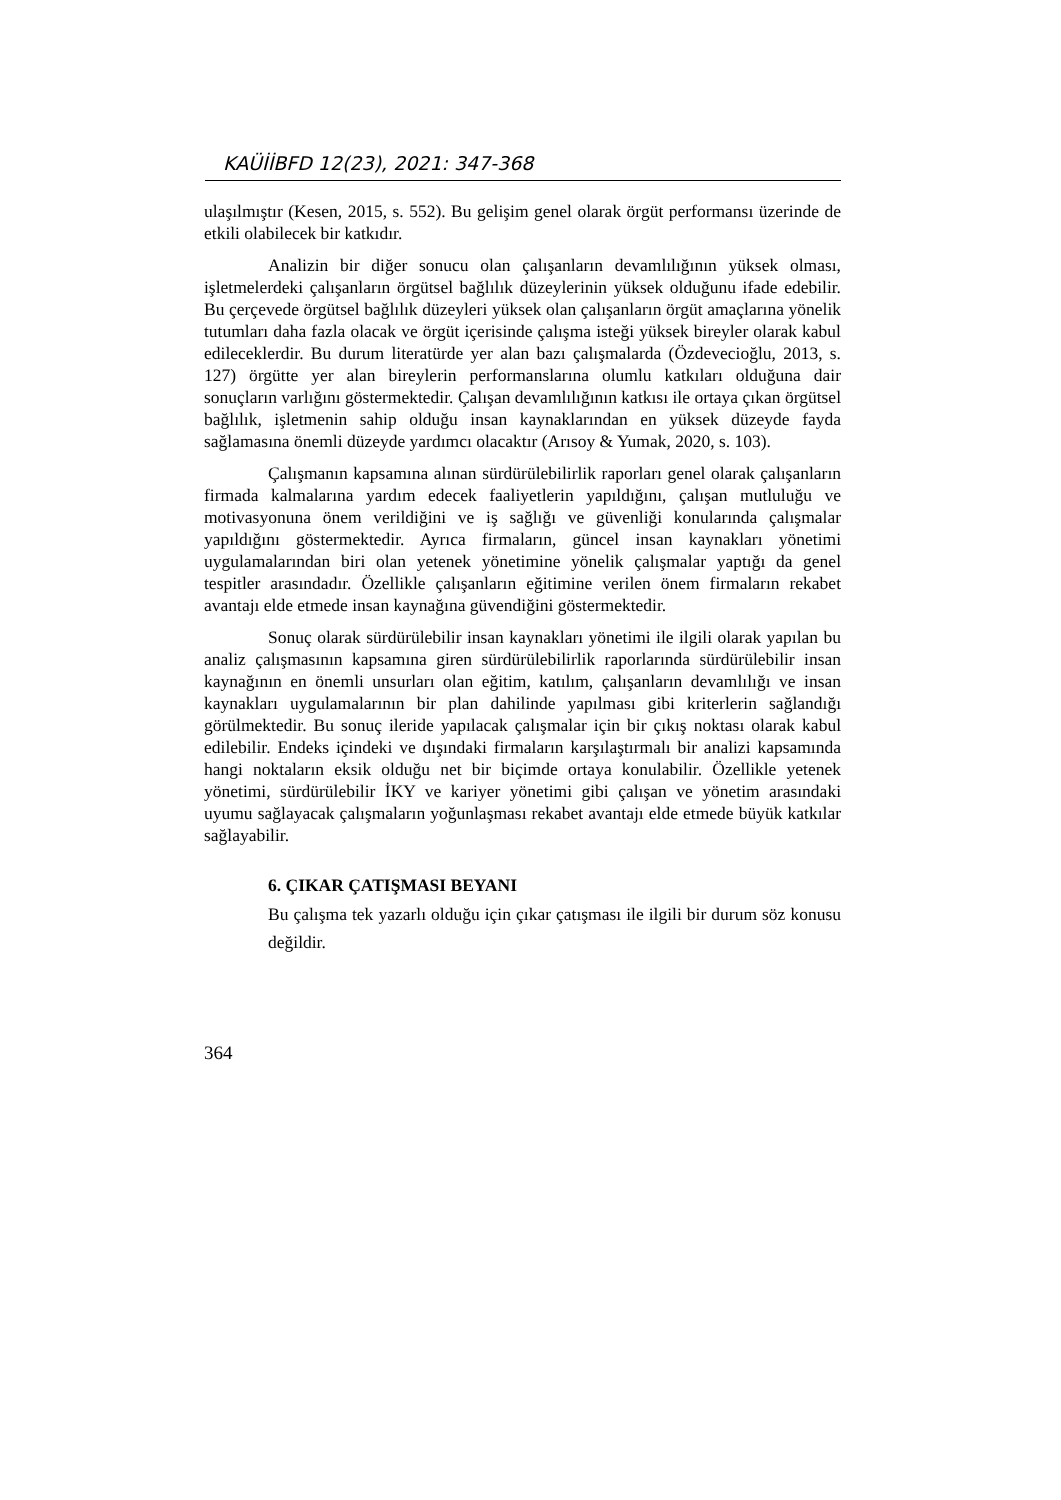KAÜİİBFD 12(23), 2021: 347-368
ulaşılmıştır (Kesen, 2015, s. 552). Bu gelişim genel olarak örgüt performansı üzerinde de etkili olabilecek bir katkıdır.
Analizin bir diğer sonucu olan çalışanların devamlılığının yüksek olması, işletmelerdeki çalışanların örgütsel bağlılık düzeylerinin yüksek olduğunu ifade edebilir. Bu çerçevede örgütsel bağlılık düzeyleri yüksek olan çalışanların örgüt amaçlarına yönelik tutumları daha fazla olacak ve örgüt içerisinde çalışma isteği yüksek bireyler olarak kabul edileceklerdir. Bu durum literatürde yer alan bazı çalışmalarda (Özdevecioğlu, 2013, s. 127) örgütte yer alan bireylerin performanslarına olumlu katkıları olduğuna dair sonuçların varlığını göstermektedir. Çalışan devamlılığının katkısı ile ortaya çıkan örgütsel bağlılık, işletmenin sahip olduğu insan kaynaklarından en yüksek düzeyde fayda sağlamasına önemli düzeyde yardımcı olacaktır (Arısoy & Yumak, 2020, s. 103).
Çalışmanın kapsamına alınan sürdürülebilirlik raporları genel olarak çalışanların firmada kalmalarına yardım edecek faaliyetlerin yapıldığını, çalışan mutluluğu ve motivasyonuna önem verildiğini ve iş sağlığı ve güvenliği konularında çalışmalar yapıldığını göstermektedir. Ayrıca firmaların, güncel insan kaynakları yönetimi uygulamalarından biri olan yetenek yönetimine yönelik çalışmalar yaptığı da genel tespitler arasındadır. Özellikle çalışanların eğitimine verilen önem firmaların rekabet avantajı elde etmede insan kaynağına güvendiğini göstermektedir.
Sonuç olarak sürdürülebilir insan kaynakları yönetimi ile ilgili olarak yapılan bu analiz çalışmasının kapsamına giren sürdürülebilirlik raporlarında sürdürülebilir insan kaynağının en önemli unsurları olan eğitim, katılım, çalışanların devamlılığı ve insan kaynakları uygulamalarının bir plan dahilinde yapılması gibi kriterlerin sağlandığı görülmektedir. Bu sonuç ileride yapılacak çalışmalar için bir çıkış noktası olarak kabul edilebilir. Endeks içindeki ve dışındaki firmaların karşılaştırmalı bir analizi kapsamında hangi noktaların eksik olduğu net bir biçimde ortaya konulabilir. Özellikle yetenek yönetimi, sürdürülebilir İKY ve kariyer yönetimi gibi çalışan ve yönetim arasındaki uyumu sağlayacak çalışmaların yoğunlaşması rekabet avantajı elde etmede büyük katkılar sağlayabilir.
6. ÇIKAR ÇATIŞMASI BEYANI
Bu çalışma tek yazarlı olduğu için çıkar çatışması ile ilgili bir durum söz konusu değildir.
364